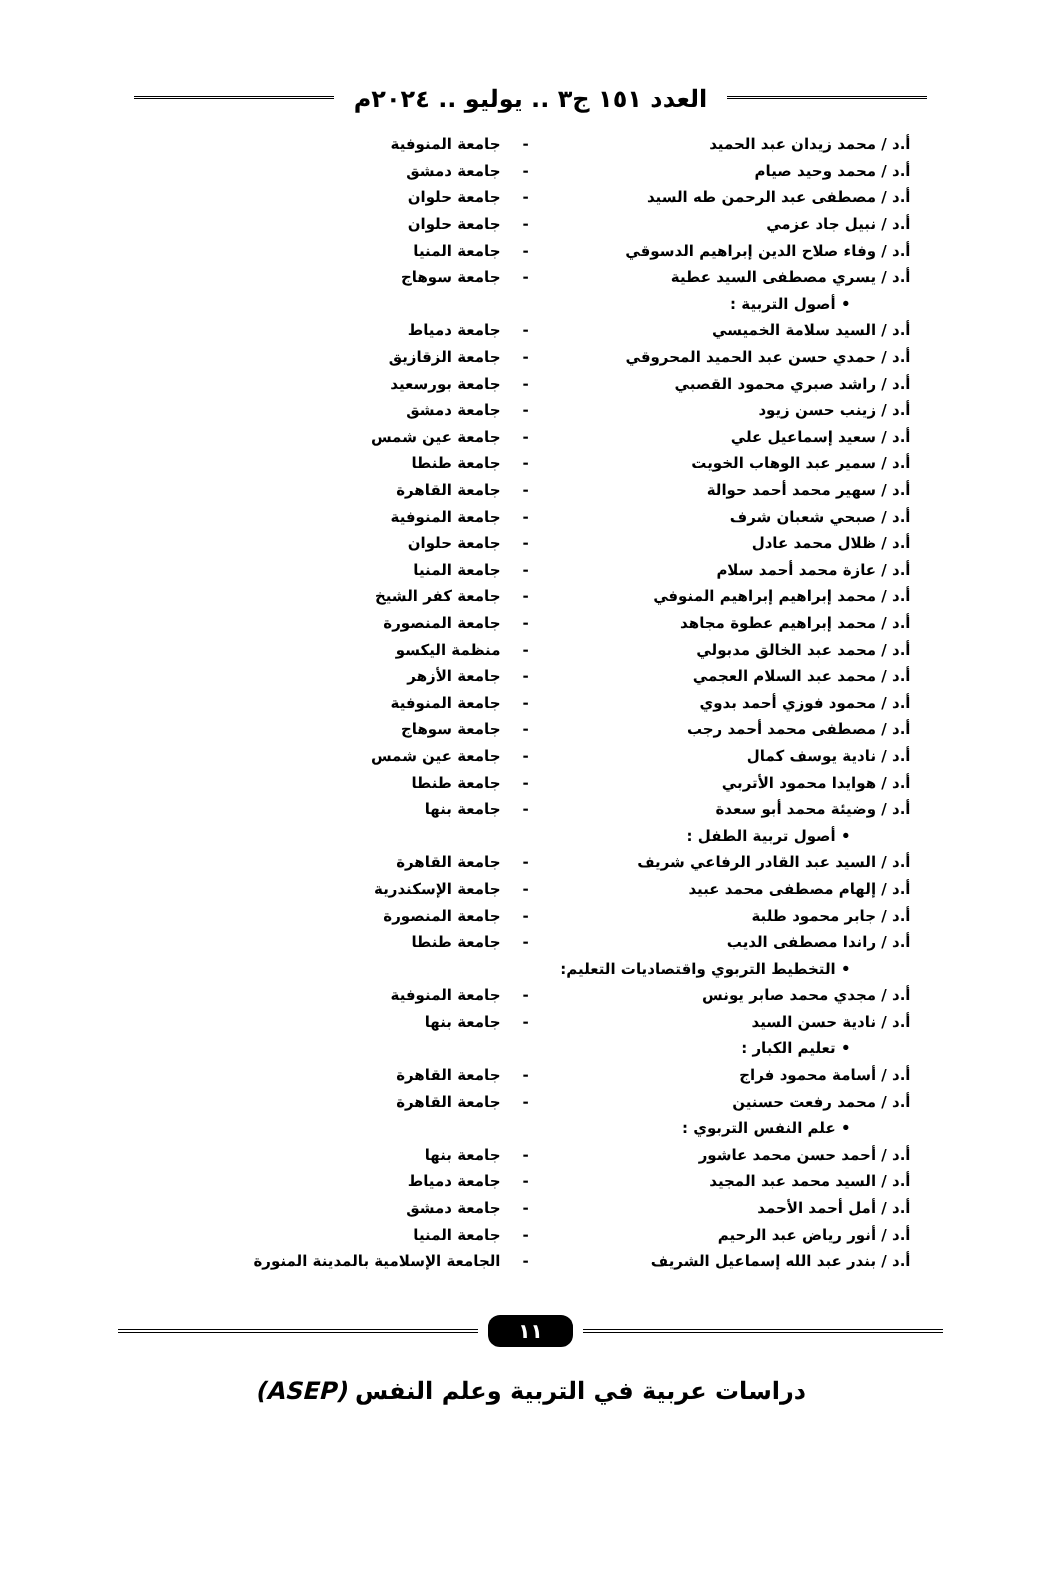العدد ١٥١ ج٣ .. يوليو .. ٢٠٢٤م
| أ.د / محمد زيدان عبد الحميد | - | جامعة المنوفية |
| أ.د / محمد وحيد صيام | - | جامعة دمشق |
| أ.د / مصطفى عبد الرحمن طه السيد | - | جامعة حلوان |
| أ.د / نبيل جاد عزمي | - | جامعة حلوان |
| أ.د / وفاء صلاح الدين إبراهيم الدسوقي | - | جامعة المنيا |
| أ.د / يسري مصطفى السيد عطية | - | جامعة سوهاج |
| • أصول التربية : | | |
| أ.د / السيد سلامة الخميسي | - | جامعة دمياط |
| أ.د / حمدي حسن عبد الحميد المحروقي | - | جامعة الزقازيق |
| أ.د / راشد صبري محمود القصبي | - | جامعة بورسعيد |
| أ.د / زينب حسن زيود | - | جامعة دمشق |
| أ.د / سعيد إسماعيل علي | - | جامعة عين شمس |
| أ.د / سمير عبد الوهاب الخويت | - | جامعة طنطا |
| أ.د / سهير محمد أحمد حوالة | - | جامعة القاهرة |
| أ.د / صبحي شعبان شرف | - | جامعة المنوفية |
| أ.د / ظلال محمد عادل | - | جامعة حلوان |
| أ.د / عازة محمد أحمد سلام | - | جامعة المنيا |
| أ.د / محمد إبراهيم إبراهيم المنوفي | - | جامعة كفر الشيخ |
| أ.د / محمد إبراهيم عطوة مجاهد | - | جامعة المنصورة |
| أ.د / محمد عبد الخالق مدبولي | - | منظمة اليكسو |
| أ.د / محمد عبد السلام العجمي | - | جامعة الأزهر |
| أ.د / محمود فوزي أحمد بدوي | - | جامعة المنوفية |
| أ.د / مصطفى محمد أحمد رجب | - | جامعة سوهاج |
| أ.د / نادية يوسف كمال | - | جامعة عين شمس |
| أ.د / هوايدا محمود الأتربي | - | جامعة طنطا |
| أ.د / وضيئة محمد أبو سعدة | - | جامعة بنها |
| • أصول تربية الطفل : | | |
| أ.د / السيد عبد القادر الرفاعي شريف | - | جامعة القاهرة |
| أ.د / إلهام مصطفى محمد عبيد | - | جامعة الإسكندرية |
| أ.د / جابر محمود طلبة | - | جامعة المنصورة |
| أ.د / راندا مصطفى الديب | - | جامعة طنطا |
| • التخطيط التربوي واقتصاديات التعليم: | | |
| أ.د / مجدي محمد صابر يونس | - | جامعة المنوفية |
| أ.د / نادية حسن السيد | - | جامعة بنها |
| • تعليم الكبار : | | |
| أ.د / أسامة محمود فراج | - | جامعة القاهرة |
| أ.د / محمد رفعت حسنين | - | جامعة القاهرة |
| • علم النفس التربوي : | | |
| أ.د / أحمد حسن محمد عاشور | - | جامعة بنها |
| أ.د / السيد محمد عبد المجيد | - | جامعة دمياط |
| أ.د / أمل أحمد الأحمد | - | جامعة دمشق |
| أ.د / أنور رياض عبد الرحيم | - | جامعة المنيا |
| أ.د / بندر عبد الله إسماعيل الشريف | - | الجامعة الإسلامية بالمدينة المنورة |
١١
دراسات عربية في التربية وعلم النفس (ASEP)